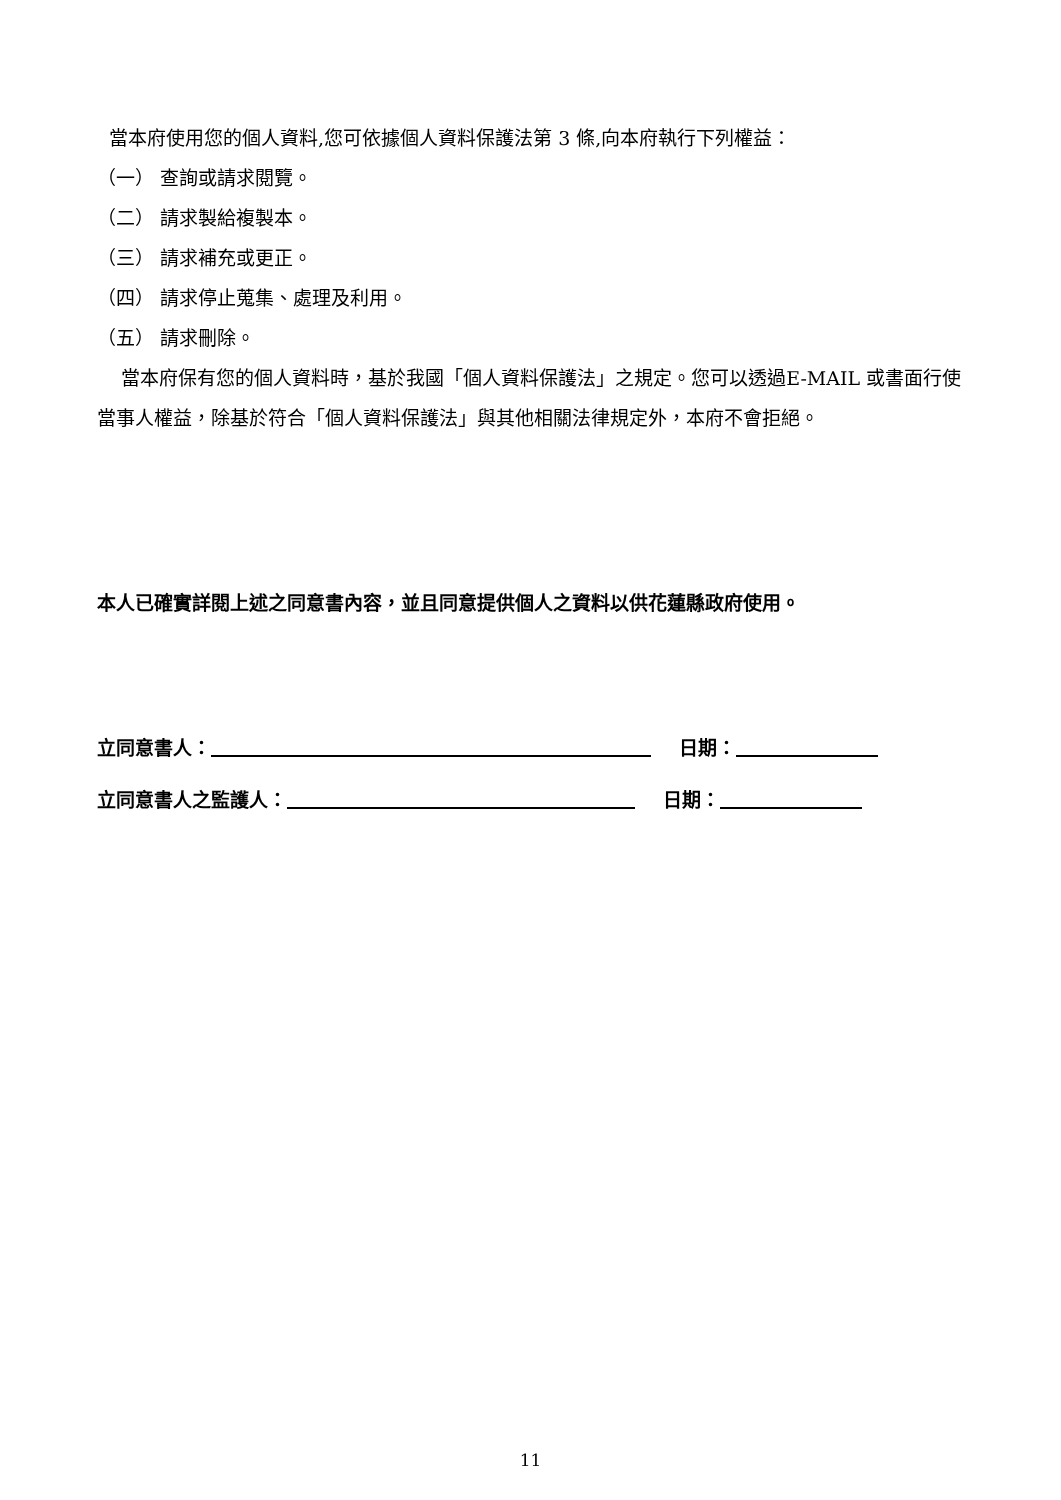當本府使用您的個人資料,您可依據個人資料保護法第 3 條,向本府執行下列權益：
（一） 查詢或請求閱覽。
（二） 請求製給複製本。
（三） 請求補充或更正。
（四） 請求停止蒐集、處理及利用。
（五） 請求刪除。
當本府保有您的個人資料時，基於我國「個人資料保護法」之規定。您可以透過E-MAIL 或書面行使當事人權益，除基於符合「個人資料保護法」與其他相關法律規定外，本府不會拒絕。
本人已確實詳閱上述之同意書內容，並且同意提供個人之資料以供花蓮縣政府使用。
立同意書人： 日期：
立同意書人之監護人： 日期：
11